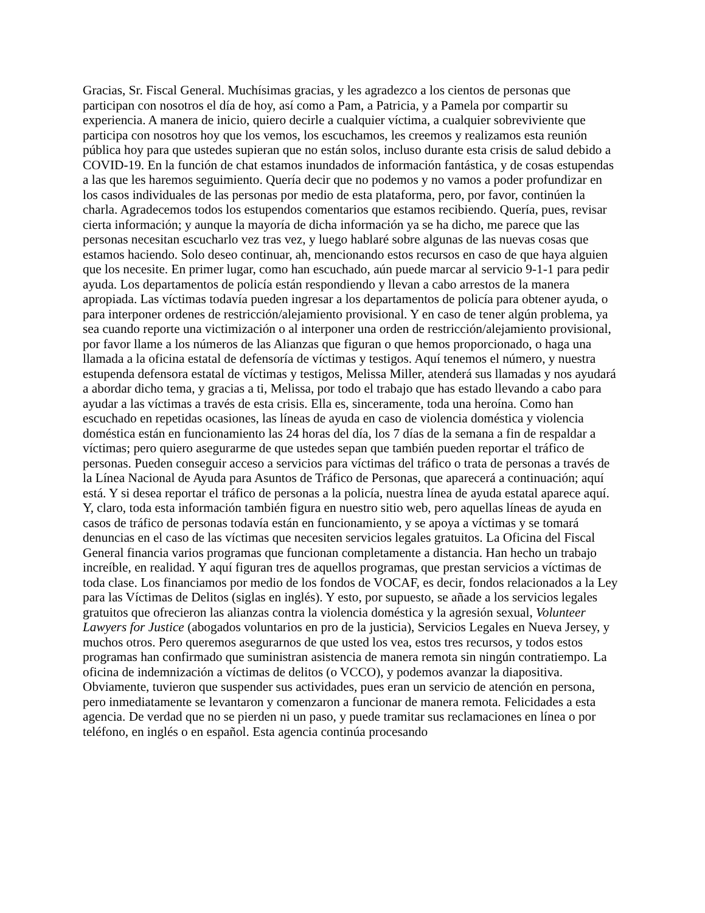Gracias, Sr. Fiscal General. Muchísimas gracias, y les agradezco a los cientos de personas que participan con nosotros el día de hoy, así como a Pam, a Patricia, y a Pamela por compartir su experiencia. A manera de inicio, quiero decirle a cualquier víctima, a cualquier sobreviviente que participa con nosotros hoy que los vemos, los escuchamos, les creemos y realizamos esta reunión pública hoy para que ustedes supieran que no están solos, incluso durante esta crisis de salud debido a COVID-19. En la función de chat estamos inundados de información fantástica, y de cosas estupendas a las que les haremos seguimiento. Quería decir que no podemos y no vamos a poder profundizar en los casos individuales de las personas por medio de esta plataforma, pero, por favor, continúen la charla. Agradecemos todos los estupendos comentarios que estamos recibiendo. Quería, pues, revisar cierta información; y aunque la mayoría de dicha información ya se ha dicho, me parece que las personas necesitan escucharlo vez tras vez, y luego hablaré sobre algunas de las nuevas cosas que estamos haciendo. Solo deseo continuar, ah, mencionando estos recursos en caso de que haya alguien que los necesite. En primer lugar, como han escuchado, aún puede marcar al servicio 9-1-1 para pedir ayuda. Los departamentos de policía están respondiendo y llevan a cabo arrestos de la manera apropiada. Las víctimas todavía pueden ingresar a los departamentos de policía para obtener ayuda, o para interponer ordenes de restricción/alejamiento provisional. Y en caso de tener algún problema, ya sea cuando reporte una victimización o al interponer una orden de restricción/alejamiento provisional, por favor llame a los números de las Alianzas que figuran o que hemos proporcionado, o haga una llamada a la oficina estatal de defensoría de víctimas y testigos. Aquí tenemos el número, y nuestra estupenda defensora estatal de víctimas y testigos, Melissa Miller, atenderá sus llamadas y nos ayudará a abordar dicho tema, y gracias a ti, Melissa, por todo el trabajo que has estado llevando a cabo para ayudar a las víctimas a través de esta crisis. Ella es, sinceramente, toda una heroína. Como han escuchado en repetidas ocasiones, las líneas de ayuda en caso de violencia doméstica y violencia doméstica están en funcionamiento las 24 horas del día, los 7 días de la semana a fin de respaldar a víctimas; pero quiero asegurarme de que ustedes sepan que también pueden reportar el tráfico de personas. Pueden conseguir acceso a servicios para víctimas del tráfico o trata de personas a través de la Línea Nacional de Ayuda para Asuntos de Tráfico de Personas, que aparecerá a continuación; aquí está. Y si desea reportar el tráfico de personas a la policía, nuestra línea de ayuda estatal aparece aquí. Y, claro, toda esta información también figura en nuestro sitio web, pero aquellas líneas de ayuda en casos de tráfico de personas todavía están en funcionamiento, y se apoya a víctimas y se tomará denuncias en el caso de las víctimas que necesiten servicios legales gratuitos. La Oficina del Fiscal General financia varios programas que funcionan completamente a distancia. Han hecho un trabajo increíble, en realidad. Y aquí figuran tres de aquellos programas, que prestan servicios a víctimas de toda clase. Los financiamos por medio de los fondos de VOCAF, es decir, fondos relacionados a la Ley para las Víctimas de Delitos (siglas en inglés). Y esto, por supuesto, se añade a los servicios legales gratuitos que ofrecieron las alianzas contra la violencia doméstica y la agresión sexual, Volunteer Lawyers for Justice (abogados voluntarios en pro de la justicia), Servicios Legales en Nueva Jersey, y muchos otros. Pero queremos asegurarnos de que usted los vea, estos tres recursos, y todos estos programas han confirmado que suministran asistencia de manera remota sin ningún contratiempo. La oficina de indemnización a víctimas de delitos (o VCCO), y podemos avanzar la diapositiva. Obviamente, tuvieron que suspender sus actividades, pues eran un servicio de atención en persona, pero inmediatamente se levantaron y comenzaron a funcionar de manera remota. Felicidades a esta agencia. De verdad que no se pierden ni un paso, y puede tramitar sus reclamaciones en línea o por teléfono, en inglés o en español. Esta agencia continúa procesando